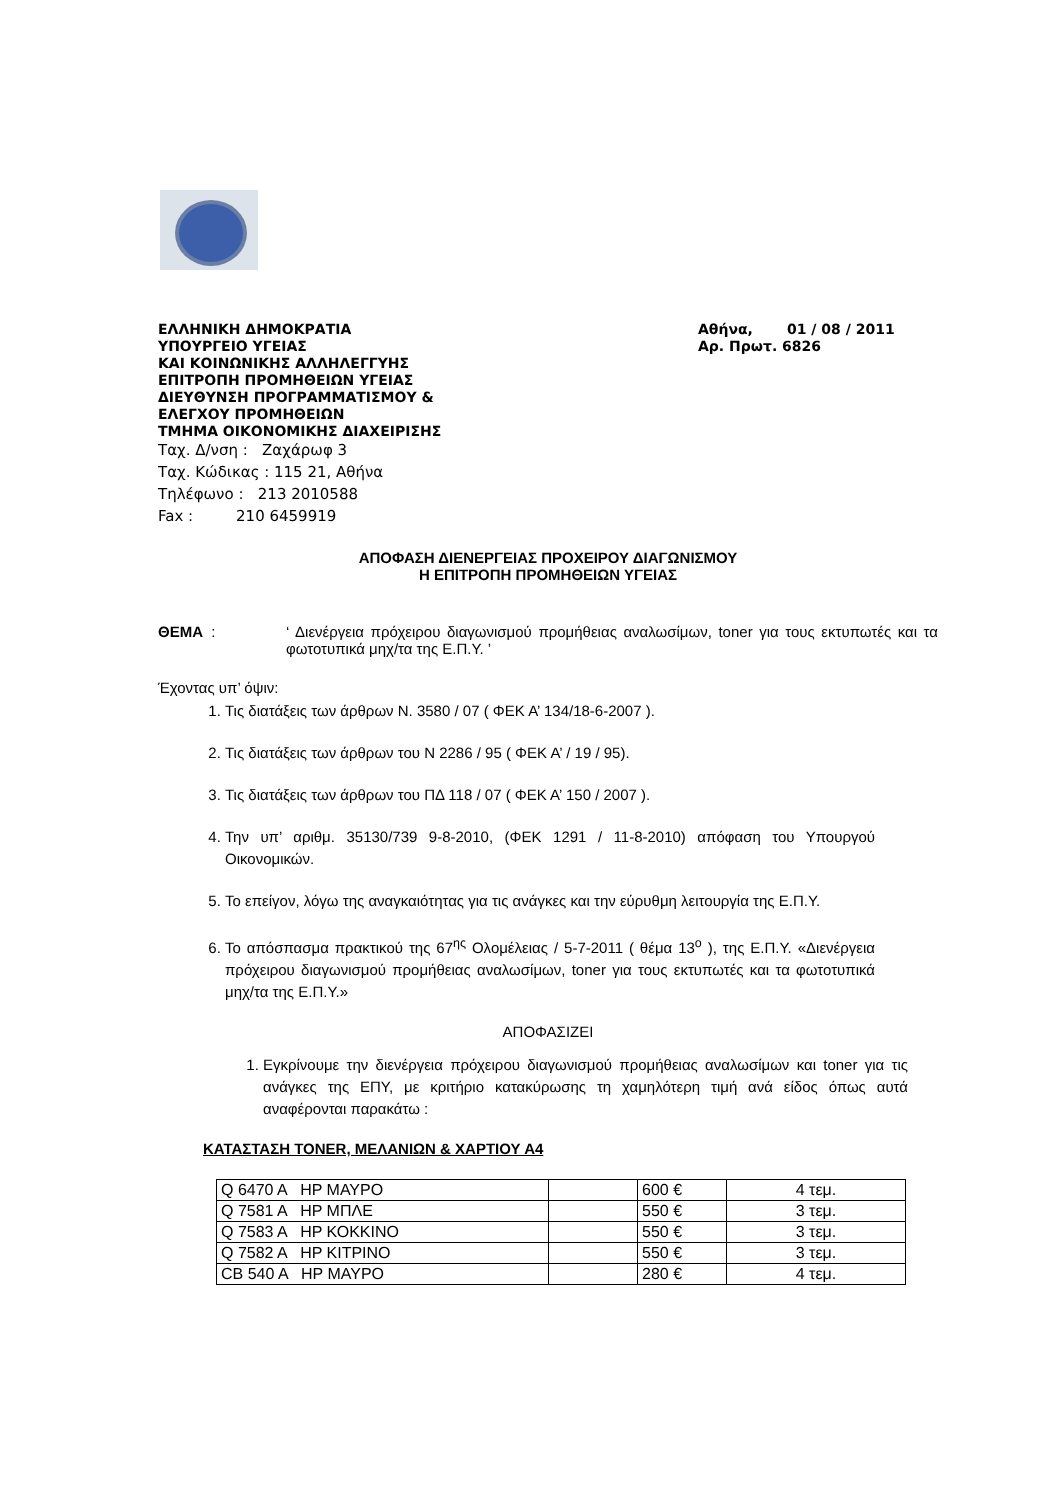ΕΛΛΗΝΙΚΗ ΔΗΜΟΚΡΑΤΙΑ
ΥΠΟΥΡΓΕΙΟ ΥΓΕΙΑΣ
ΚΑΙ ΚΟΙΝΩΝΙΚΗΣ ΑΛΛΗΛΕΓΓΥΗΣ
ΕΠΙΤΡΟΠΗ ΠΡΟΜΗΘΕΙΩΝ ΥΓΕΙΑΣ
ΔΙΕΥΘΥΝΣΗ ΠΡΟΓΡΑΜΜΑΤΙΣΜΟΥ &
ΕΛΕΓΧΟΥ ΠΡΟΜΗΘΕΙΩΝ
ΤΜΗΜΑ ΟΙΚΟΝΟΜΙΚΗΣ ΔΙΑΧΕΙΡΙΣΗΣ
Ταχ. Δ/νση : Ζαχάρωφ 3
Ταχ. Κώδικας : 115 21, Αθήνα
Τηλέφωνο : 213 2010588
Fax : 210 6459919
Αθήνα, 01 / 08 / 2011
Αρ. Πρωτ. 6826
ΑΠΟΦΑΣΗ ΔΙΕΝΕΡΓΕΙΑΣ ΠΡΟΧΕΙΡΟΥ ΔΙΑΓΩΝΙΣΜΟΥ
Η ΕΠΙΤΡΟΠΗ ΠΡΟΜΗΘΕΙΩΝ ΥΓΕΙΑΣ
ΘΕΜΑ : ‘ Διενέργεια πρόχειρου διαγωνισμού προμήθειας αναλωσίμων, toner για τους εκτυπωτές και τα φωτοτυπικά μηχ/τα της Ε.Π.Υ. ’
Έχοντας υπ’ όψιν:
1. Τις διατάξεις των άρθρων Ν. 3580 / 07 ( ΦΕΚ Α’ 134/18-6-2007 ).
2. Τις διατάξεις των άρθρων του Ν 2286 / 95 ( ΦΕΚ Α’ / 19 / 95).
3. Τις διατάξεις των άρθρων του ΠΔ 118 / 07 ( ΦΕΚ Α’ 150 / 2007 ).
4. Την υπ’ αριθμ. 35130/739 9-8-2010, (ΦΕΚ 1291 / 11-8-2010) απόφαση του Υπουργού Οικονομικών.
5. Το επείγον, λόγω της αναγκαιότητας για τις ανάγκες και την εύρυθμη λειτουργία της Ε.Π.Υ.
6. Το απόσπασμα πρακτικού της 67<sup>ης</sup> Ολομέλειας / 5-7-2011 ( θέμα 13<sup>ο</sup> ), της Ε.Π.Υ. «Διενέργεια πρόχειρου διαγωνισμού προμήθειας αναλωσίμων, toner για τους εκτυπωτές και τα φωτοτυπικά μηχ/τα της Ε.Π.Υ.»
ΑΠΟΦΑΣΙΖΕΙ
1. Εγκρίνουμε την διενέργεια πρόχειρου διαγωνισμού προμήθειας αναλωσίμων και toner για τις ανάγκες της ΕΠΥ, με κριτήριο κατακύρωσης τη χαμηλότερη τιμή ανά είδος όπως αυτά αναφέρονται παρακάτω :
ΚΑΤΑΣΤΑΣΗ TONER, ΜΕΛΑΝΙΩΝ & ΧΑΡΤΙΟΥ Α4
| Q 6470 A HP ΜΑΥΡΟ | | 600 € | 4 τεμ. |
| Q 7581 A HP ΜΠΛΕ | | 550 € | 3 τεμ. |
| Q 7583 A HP ΚΟΚΚΙΝΟ | | 550 € | 3 τεμ. |
| Q 7582 A HP ΚΙΤΡΙΝΟ | | 550 € | 3 τεμ. |
| CB 540 A HP ΜΑΥΡΟ | | 280 € | 4 τεμ. |